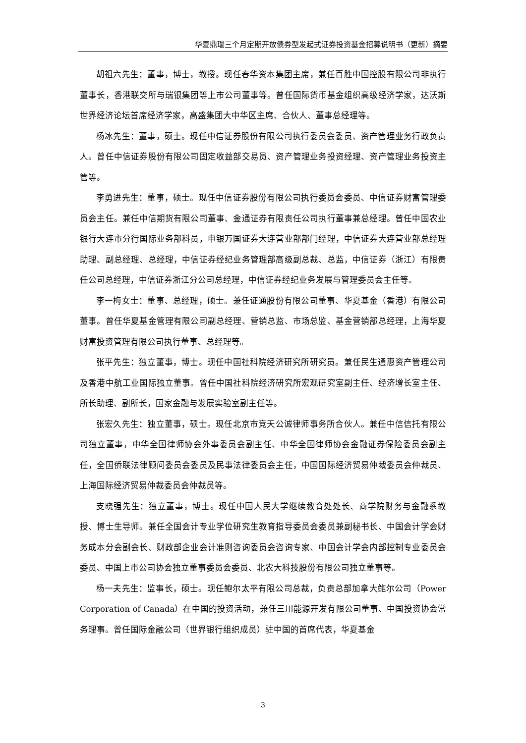华夏鼎瑞三个月定期开放债券型发起式证券投资基金招募说明书（更新）摘要
胡祖六先生：董事，博士，教授。现任春华资本集团主席，兼任百胜中国控股有限公司非执行董事长，香港联交所与瑞银集团等上市公司董事等。曾任国际货币基金组织高级经济学家，达沃斯世界经济论坛首席经济学家，高盛集团大中华区主席、合伙人、董事总经理等。
杨冰先生：董事，硕士。现任中信证券股份有限公司执行委员会委员、资产管理业务行政负责人。曾任中信证券股份有限公司固定收益部交易员、资产管理业务投资经理、资产管理业务投资主管等。
李勇进先生：董事，硕士。现任中信证券股份有限公司执行委员会委员、中信证券财富管理委员会主任。兼任中信期货有限公司董事、金通证券有限责任公司执行董事兼总经理。曾任中国农业银行大连市分行国际业务部科员，申银万国证券大连营业部部门经理，中信证券大连营业部总经理助理、副总经理、总经理，中信证券经纪业务管理部高级副总裁、总监，中信证券（浙江）有限责任公司总经理，中信证券浙江分公司总经理，中信证券经纪业务发展与管理委员会主任等。
李一梅女士：董事、总经理，硕士。兼任证通股份有限公司董事、华夏基金（香港）有限公司董事。曾任华夏基金管理有限公司副总经理、营销总监、市场总监、基金营销部总经理，上海华夏财富投资管理有限公司执行董事、总经理等。
张平先生：独立董事，博士。现任中国社科院经济研究所研究员。兼任民生通惠资产管理公司及香港中航工业国际独立董事。曾任中国社科院经济研究所宏观研究室副主任、经济增长室主任、所长助理、副所长，国家金融与发展实验室副主任等。
张宏久先生：独立董事，硕士。现任北京市竞天公诚律师事务所合伙人。兼任中信信托有限公司独立董事，中华全国律师协会外事委员会副主任、中华全国律师协会金融证券保险委员会副主任，全国侨联法律顾问委员会委员及民事法律委员会主任，中国国际经济贸易仲裁委员会仲裁员、上海国际经济贸易仲裁委员会仲裁员等。
支晓强先生：独立董事，博士。现任中国人民大学继续教育处处长、商学院财务与金融系教授、博士生导师。兼任全国会计专业学位研究生教育指导委员会委员兼副秘书长、中国会计学会财务成本分会副会长、财政部企业会计准则咨询委员会咨询专家、中国会计学会内部控制专业委员会委员、中国上市公司协会独立董事委员会委员、北农大科技股份有限公司独立董事等。
杨一夫先生：监事长，硕士。现任鲍尔太平有限公司总裁，负责总部加拿大鲍尔公司（Power Corporation of Canada）在中国的投资活动，兼任三川能源开发有限公司董事、中国投资协会常务理事。曾任国际金融公司（世界银行组织成员）驻中国的首席代表，华夏基金
3